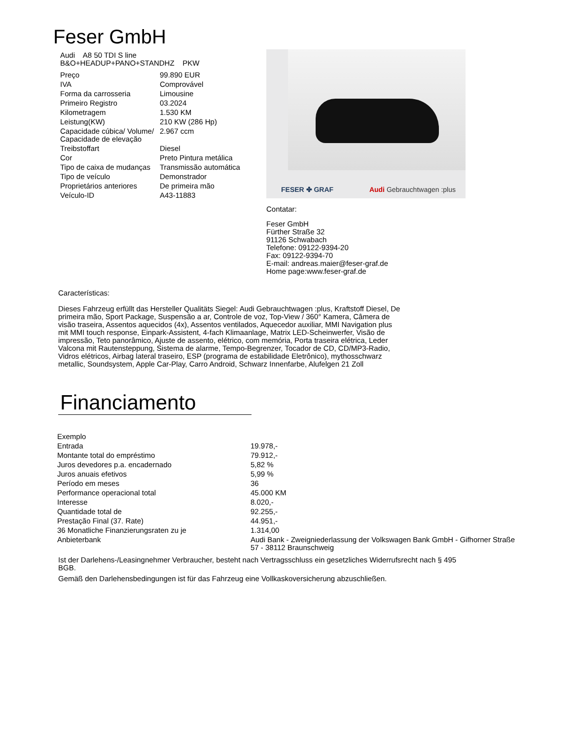Feser GmbH
Audi A8 50 TDI S line
B&O+HEADUP+PANO+STANDHZ PKW
| Preço | 99.890 EUR |
| IVA | Comprovável |
| Forma da carrosseria | Limousine |
| Primeiro Registro | 03.2024 |
| Kilometragem | 1.530 KM |
| Leistung(KW) | 210 KW (286 Hp) |
| Capacidade cúbica/ Volume/ Capacidade de elevação | 2.967 ccm |
| Treibstoffart | Diesel |
| Cor | Preto Pintura metálica |
| Tipo de caixa de mudanças | Transmissão automática |
| Tipo de veículo | Demonstrador |
| Proprietários anteriores | De primeira mão |
| Veículo-ID | A43-11883 |
FESER ✤ GRAF Audi Gebrauchtwagen :plus
Contatar:
Feser GmbH
Fürther Straße 32
91126 Schwabach
Telefone: 09122-9394-20
Fax: 09122-9394-70
E-mail: andreas.maier@feser-graf.de
Home page:www.feser-graf.de
Características:
Dieses Fahrzeug erfüllt das Hersteller Qualitäts Siegel: Audi Gebrauchtwagen :plus, Kraftstoff Diesel, De primeira mão, Sport Package, Suspensão a ar, Controle de voz, Top-View / 360° Kamera, Câmera de visão traseira, Assentos aquecidos (4x), Assentos ventilados, Aquecedor auxiliar, MMI Navigation plus mit MMI touch response, Einpark-Assistent, 4-fach Klimaanlage, Matrix LED-Scheinwerfer, Visão de impressão, Teto panorâmico, Ajuste de assento, elétrico, com memória, Porta traseira elétrica, Leder Valcona mit Rautensteppung, Sistema de alarme, Tempo-Begrenzer, Tocador de CD, CD/MP3-Radio, Vidros elétricos, Airbag lateral traseiro, ESP (programa de estabilidade Eletrônico), mythosschwarz metallic, Soundsystem, Apple Car-Play, Carro Android, Schwarz Innenfarbe, Alufelgen 21 Zoll
Financiamento
| Exemplo | |
| Entrada | 19.978,- |
| Montante total do empréstimo | 79.912,- |
| Juros devedores p.a. encadernado | 5,82 % |
| Juros anuais efetivos | 5,99 % |
| Período em meses | 36 |
| Performance operacional total | 45.000 KM |
| Interesse | 8.020,- |
| Quantidade total de | 92.255,- |
| Prestação Final (37. Rate) | 44.951,- |
| 36 Monatliche Finanzierungsraten zu je | 1.314,00 |
| Anbieterbank | Audi Bank - Zweigniederlassung der Volkswagen Bank GmbH - Gifhorner Straße 57 - 38112 Braunschweig |
Ist der Darlehens-/Leasingnehmer Verbraucher, besteht nach Vertragsschluss ein gesetzliches Widerrufsrecht nach § 495 BGB.
Gemäß den Darlehensbedingungen ist für das Fahrzeug eine Vollkaskoversicherung abzuschließen.